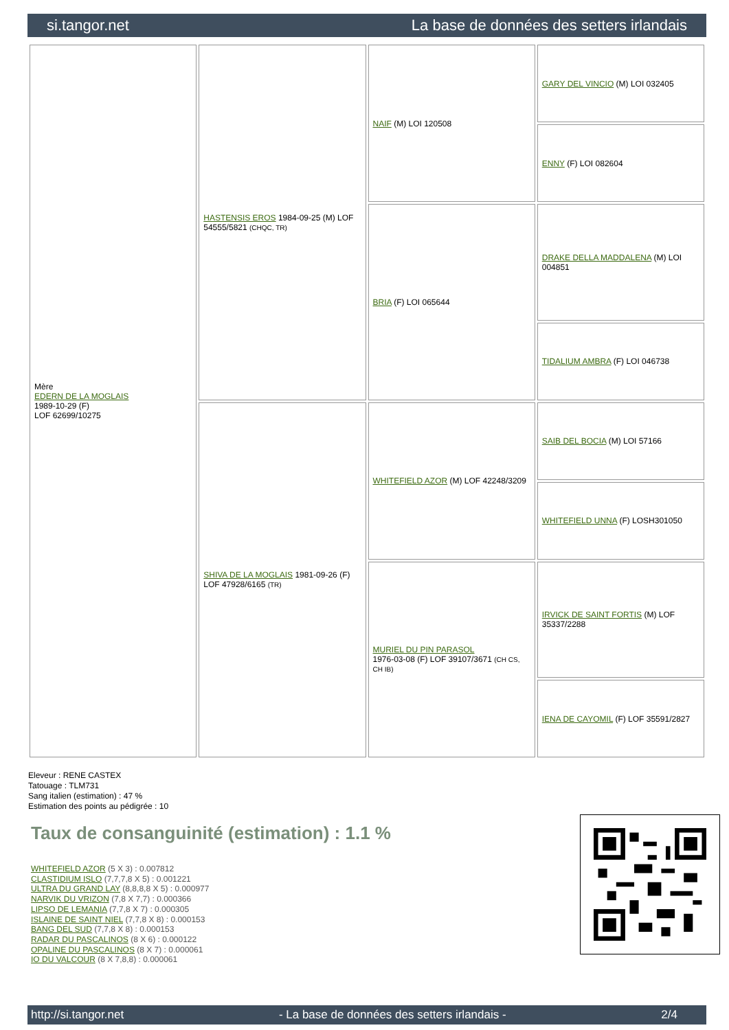si.tangor.net La base de données des setters irlandais
| Mère EDERN DE LA MOGLAIS 1989-10-29 (F) LOF 62699/10275 | HASTENSIS EROS 1984-09-25 (M) LOF 54555/5821 (CHQC, TR) | NAIF (M) LOI 120508 | GARY DEL VINCIO (M) LOI 032405 |
| | | | ENNY (F) LOI 082604 |
| | | BRIA (F) LOI 065644 | DRAKE DELLA MADDALENA (M) LOI 004851 |
| | | | TIDALIUM AMBRA (F) LOI 046738 |
| | SHIVA DE LA MOGLAIS 1981-09-26 (F) LOF 47928/6165 (TR) | WHITEFIELD AZOR (M) LOF 42248/3209 | SAIB DEL BOCIA (M) LOI 57166 |
| | | | WHITEFIELD UNNA (F) LOSH301050 |
| | | MURIEL DU PIN PARASOL 1976-03-08 (F) LOF 39107/3671 (CH CS, CH IB) | IRVICK DE SAINT FORTIS (M) LOF 35337/2288 |
| | | | IENA DE CAYOMIL (F) LOF 35591/2827 |
Eleveur : RENE CASTEX
Tatouage : TLM731
Sang italien (estimation) : 47 %
Estimation des points au pédigrée : 10
Taux de consanguinité (estimation) : 1.1 %
WHITEFIELD AZOR (5 X 3) : 0.007812
CLASTIDIUM ISLO (7,7,7,8 X 5) : 0.001221
ULTRA DU GRAND LAY (8,8,8,8 X 5) : 0.000977
NARVIK DU VRIZON (7,8 X 7,7) : 0.000366
LIPSO DE LEMANIA (7,7,8 X 7) : 0.000305
ISLAINE DE SAINT NIEL (7,7,8 X 8) : 0.000153
BANG DEL SUD (7,7,8 X 8) : 0.000153
RADAR DU PASCALINOS (8 X 6) : 0.000122
OPALINE DU PASCALINOS (8 X 7) : 0.000061
IO DU VALCOUR (8 X 7,8,8) : 0.000061
http://si.tangor.net - La base de données des setters irlandais - 2/4